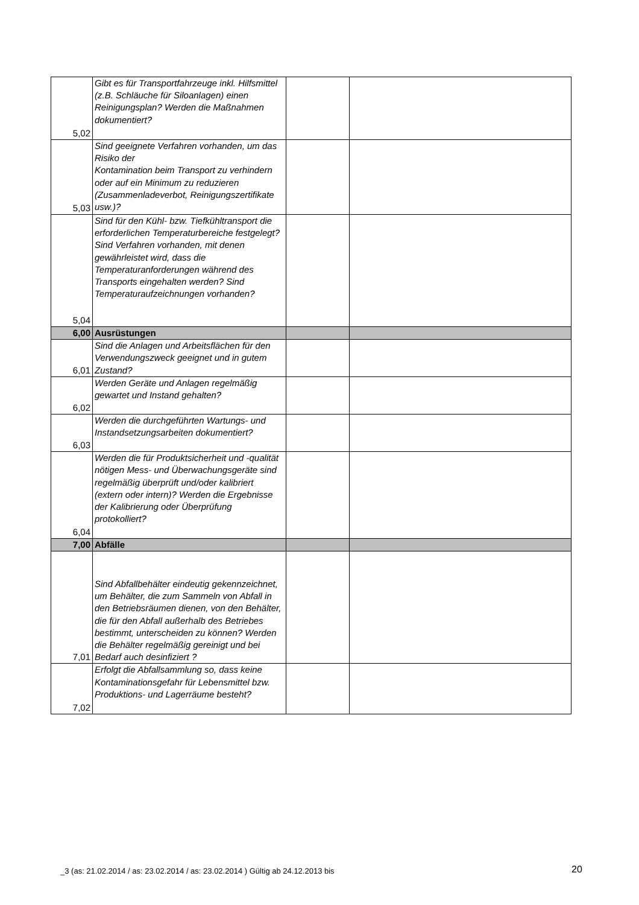| 5,02 | Gibt es für Transportfahrzeuge inkl. Hilfsmittel (z.B. Schläuche für Siloanlagen) einen Reinigungsplan? Werden die Maßnahmen dokumentiert? | | |
| 5,03 | Sind geeignete Verfahren vorhanden, um das Risiko der Kontamination beim Transport zu verhindern oder auf ein Minimum zu reduzieren (Zusammenladeverbot, Reinigungszertifikate usw.)? | | |
| 5,04 | Sind für den Kühl- bzw. Tiefkühltransport die erforderlichen Temperaturbereiche festgelegt? Sind Verfahren vorhanden, mit denen gewährleistet wird, dass die Temperaturanforderungen während des Transports eingehalten werden? Sind Temperaturaufzeichnungen vorhanden? | | |
| 6,00 | Ausrüstungen | | |
| 6,01 | Sind die Anlagen und Arbeitsflächen für den Verwendungszweck geeignet und in gutem Zustand? | | |
| 6,02 | Werden Geräte und Anlagen regelmäßig gewartet und Instand gehalten? | | |
| 6,03 | Werden die durchgeführten Wartungs- und Instandsetzungsarbeiten dokumentiert? | | |
| 6,04 | Werden die für Produktsicherheit und -qualität nötigen Mess- und Überwachungsgeräte sind regelmäßig überprüft und/oder kalibriert (extern oder intern)? Werden die Ergebnisse der Kalibrierung oder Überprüfung protokolliert? | | |
| 7,00 | Abfälle | | |
| 7,01 | Sind Abfallbehälter eindeutig gekennzeichnet, um Behälter, die zum Sammeln von Abfall in den Betriebsräumen dienen, von den Behälter, die für den Abfall außerhalb des Betriebes bestimmt, unterscheiden zu können? Werden die Behälter regelmäßig gereinigt und bei Bedarf auch desinfiziert ? | | |
| 7,02 | Erfolgt die Abfallsammlung so, dass keine Kontaminationsgefahr für Lebensmittel bzw. Produktions- und Lagerräume besteht? | | |
_3 (as: 21.02.2014 / as: 23.02.2014 / as: 23.02.2014 ) Gültig ab 24.12.2013 bis
20